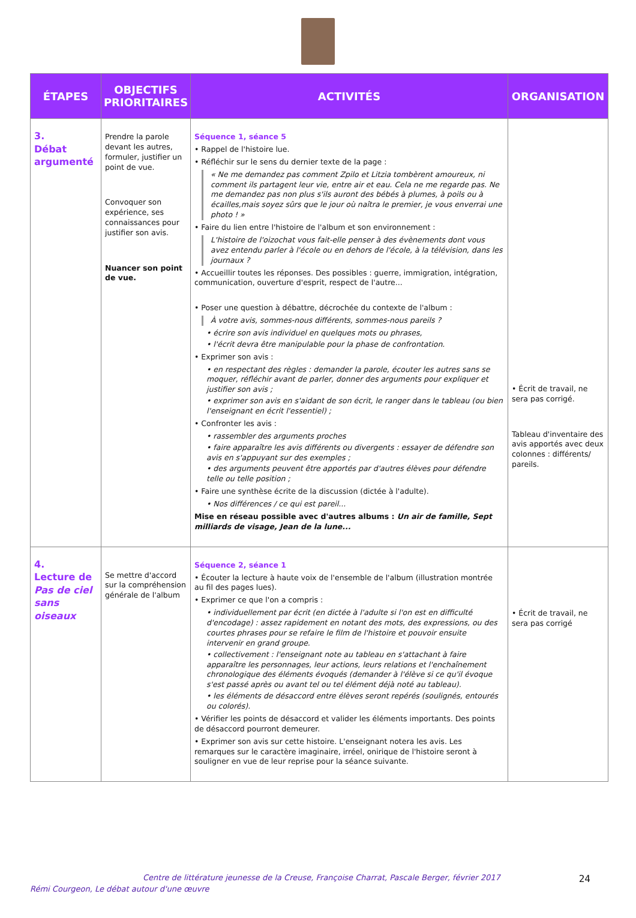| ÉTAPES | OBJECTIFS PRIORITAIRES | ACTIVITÉS | ORGANISATION |
| --- | --- | --- | --- |
| 3. Débat argumenté | Prendre la parole devant les autres, formuler, justifier un point de vue. Convoquer son expérience, ses connaissances pour justifier son avis. Nuancer son point de vue. | Séquence 1, séance 5 • Rappel de l'histoire lue. • Réfléchir sur le sens du dernier texte de la page : « Ne me demandez pas comment Zpilo et Litzia tombèrent amoureux, ni comment ils partagent leur vie, entre air et eau. Cela ne me regarde pas. Ne me demandez pas non plus s'ils auront des bébés à plumes, à poils ou à écailles,mais soyez sûrs que le jour où naîtra le premier, je vous enverrai une photo ! » • Faire du lien entre l'histoire de l'album et son environnement : L'histoire de l'oizochat vous fait-elle penser à des évènements dont vous avez entendu parler à l'école ou en dehors de l'école, à la télévision, dans les journaux ? • Accueillir toutes les réponses. Des possibles : guerre, immigration, intégration, communication, ouverture d'esprit, respect de l'autre... • Poser une question à débattre, décrochée du contexte de l'album : À votre avis, sommes-nous différents, sommes-nous pareils ? • écrire son avis individuel en quelques mots ou phrases, • l'écrit devra être manipulable pour la phase de confrontation. • Exprimer son avis : • en respectant des règles : demander la parole, écouter les autres sans se moquer, réfléchir avant de parler, donner des arguments pour expliquer et justifier son avis ; • exprimer son avis en s'aidant de son écrit, le ranger dans le tableau (ou bien l'enseignant en écrit l'essentiel) ; • Confronter les avis : • rassembler des arguments proches • faire apparaître les avis différents ou divergents : essayer de défendre son avis en s'appuyant sur des exemples ; • des arguments peuvent être apportés par d'autres élèves pour défendre telle ou telle position ; • Faire une synthèse écrite de la discussion (dictée à l'adulte). • Nos différences / ce qui est pareil... Mise en réseau possible avec d'autres albums : Un air de famille, Sept milliards de visage, Jean de la lune... | • Écrit de travail, ne sera pas corrigé. Tableau d'inventaire des avis apportés avec deux colonnes : différents/ pareils. |
| 4. Lecture de Pas de ciel sans oiseaux | Se mettre d'accord sur la compréhension générale de l'album | Séquence 2, séance 1 • Écouter la lecture à haute voix de l'ensemble de l'album (illustration montrée au fil des pages lues). • Exprimer ce que l'on a compris : • individuellement par écrit (en dictée à l'adulte si l'on est en difficulté d'encodage) : assez rapidement en notant des mots, des expressions, ou des courtes phrases pour se refaire le film de l'histoire et pouvoir ensuite intervenir en grand groupe. • collectivement : l'enseignant note au tableau en s'attachant à faire apparaître les personnages, leur actions, leurs relations et l'enchaînement chronologique des éléments évoqués (demander à l'élève si ce qu'il évoque s'est passé après ou avant tel ou tel élément déjà noté au tableau). • les éléments de désaccord entre élèves seront repérés (soulignés, entourés ou colorés). • Vérifier les points de désaccord et valider les éléments importants. Des points de désaccord pourront demeurer. • Exprimer son avis sur cette histoire. L'enseignant notera les avis. Les remarques sur le caractère imaginaire, irréel, onirique de l'histoire seront à souligner en vue de leur reprise pour la séance suivante. | • Écrit de travail, ne sera pas corrigé |
Centre de littérature jeunesse de la Creuse, Françoise Charrat, Pascale Berger, février 2017 24
Rémi Courgeon, Le débat autour d'une œuvre